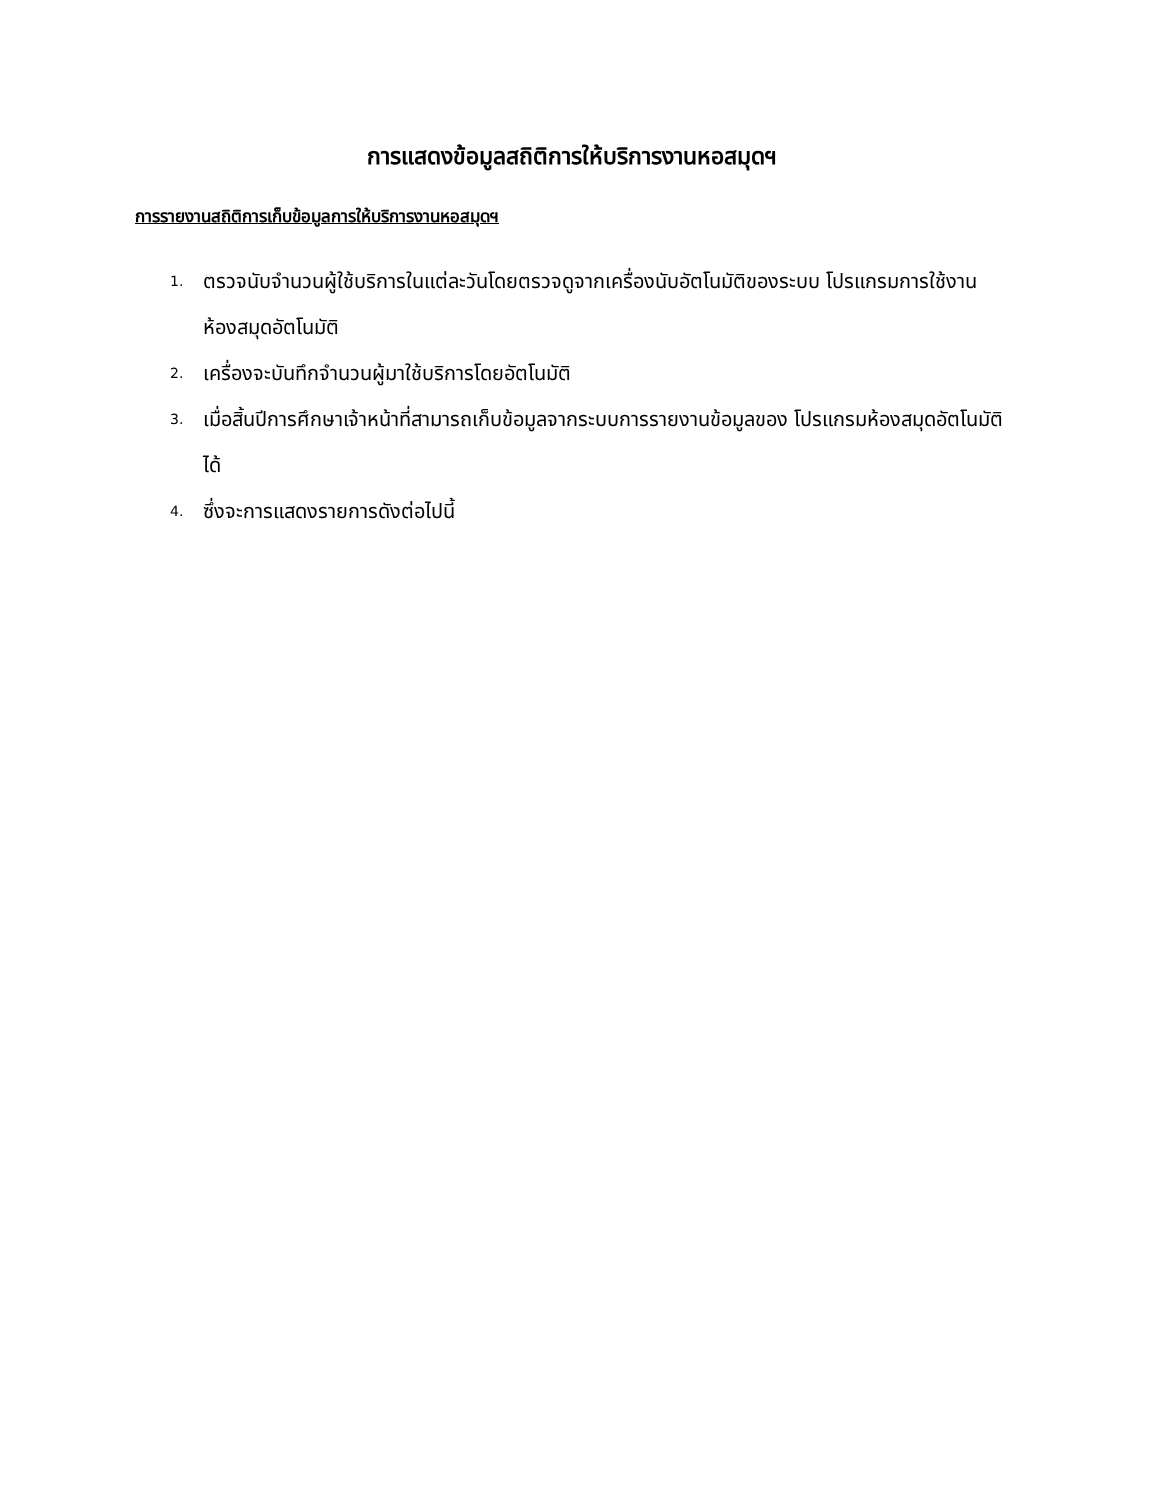การแสดงข้อมูลสถิติการให้บริการงานหอสมุดฯ
การรายงานสถิติการเก็บข้อมูลการให้บริการงานหอสมุดฯ
1. ตรวจนับจำนวนผู้ใช้บริการในแต่ละวันโดยตรวจดูจากเครื่องนับอัตโนมัติของระบบ โปรแกรมการใช้งานห้องสมุดอัตโนมัติ
2. เครื่องจะบันทึกจำนวนผู้มาใช้บริการโดยอัตโนมัติ
3. เมื่อสิ้นปีการศึกษาเจ้าหน้าที่สามารถเก็บข้อมูลจากระบบการรายงานข้อมูลของ โปรแกรมห้องสมุดอัตโนมัติได้
4. ซึ่งจะการแสดงรายการดังต่อไปนี้